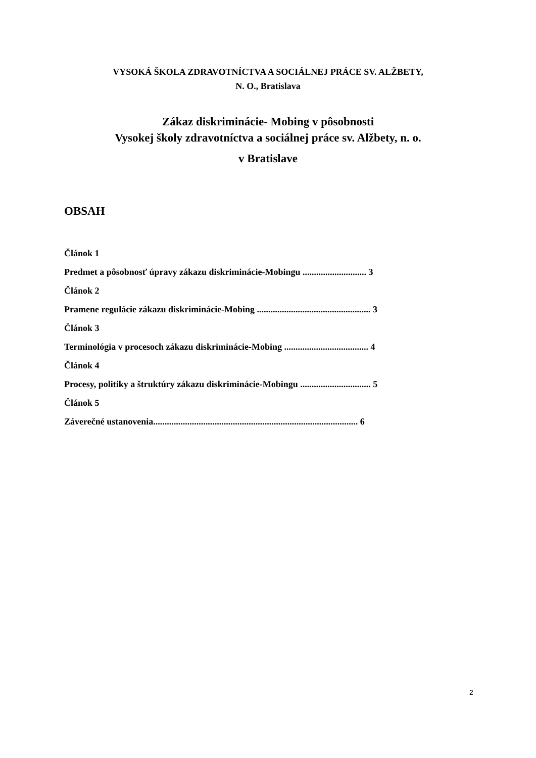VYSOKÁ ŠKOLA ZDRAVOTNÍCTVA A SOCIÁLNEJ PRÁCE SV. ALŽBETY,
N. O., Bratislava
Zákaz diskriminácie- Mobing v pôsobnosti
Vysokej školy zdravotníctva a sociálnej práce sv. Alžbety, n. o.
v Bratislave
OBSAH
Článok 1
Predmet a pôsobnosť úpravy zákazu diskriminácie-Mobingu ............................ 3
Článok 2
Pramene regulácie zákazu diskriminácie-Mobing .................................................. 3
Článok 3
Terminológia v procesoch zákazu diskriminácie-Mobing ..................................... 4
Článok 4
Procesy, politiky a štruktúry zákazu diskriminácie-Mobingu ............................... 5
Článok 5
Záverečné ustanovenia.......................................................................................... 6
2